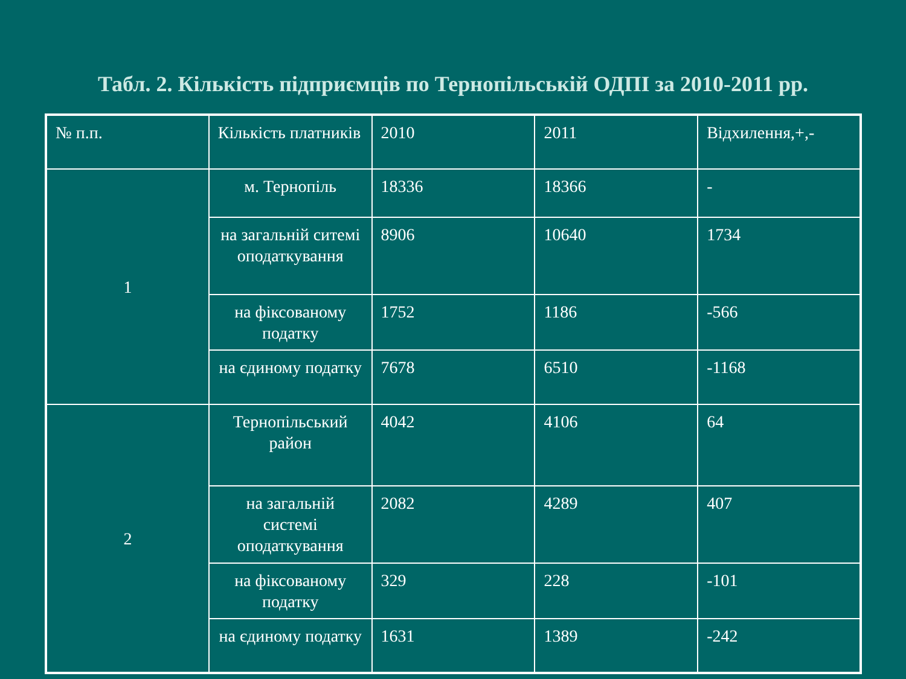Табл. 2. Кількість підприємців по Тернопільській ОДПІ за 2010-2011 рр.
| № п.п. | Кількість платників | 2010 | 2011 | Відхилення,+,- |
| 1 | м. Тернопіль | 18336 | 18366 | - |
| | на загальній ситемі оподаткування | 8906 | 10640 | 1734 |
| | на фіксованому податку | 1752 | 1186 | -566 |
| | на єдиному податку | 7678 | 6510 | -1168 |
| 2 | Тернопільський район | 4042 | 4106 | 64 |
| | на загальній системі оподаткування | 2082 | 4289 | 407 |
| | на фіксованому податку | 329 | 228 | -101 |
| | на єдиному податку | 1631 | 1389 | -242 |